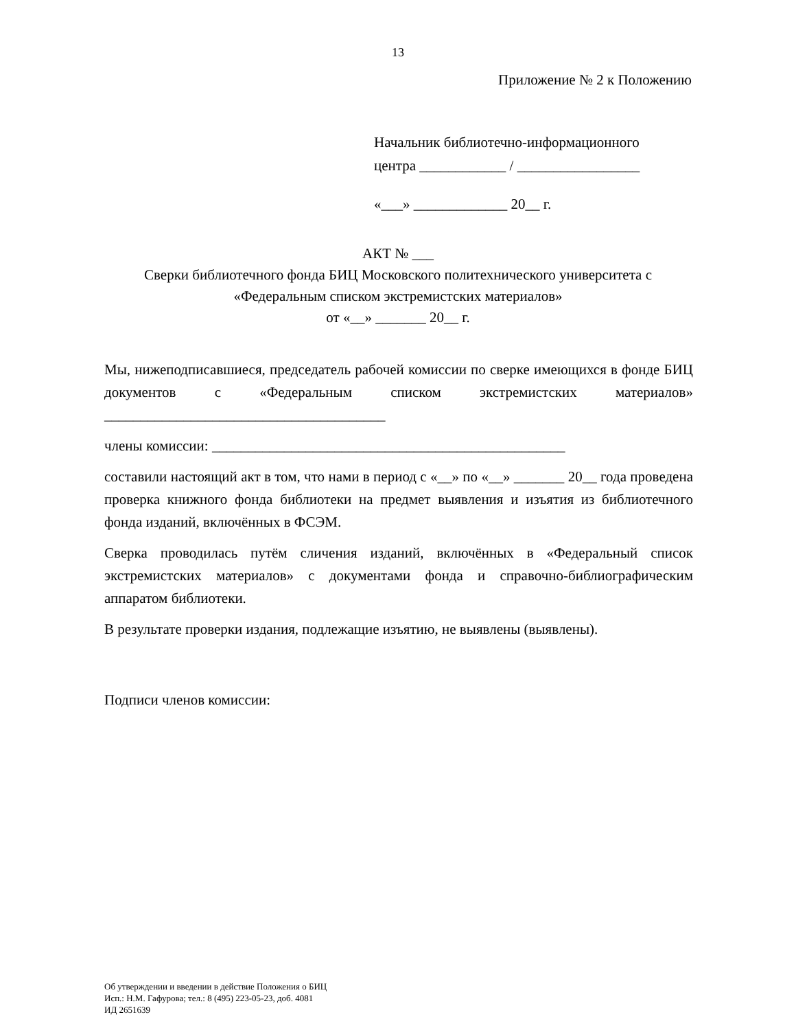13
Приложение № 2 к Положению
Начальник библиотечно-информационного
центра ____________ / _________________
«___» _____________ 20__ г.
АКТ № ___
Сверки библиотечного фонда БИЦ Московского политехнического университета с «Федеральным списком экстремистских материалов»
от «__» _______ 20__ г.
Мы, нижеподписавшиеся, председатель рабочей комиссии по сверке имеющихся в фонде БИЦ документов с «Федеральным списком экстремистских материалов» _______________________________________
члены комиссии: _________________________________________________
составили настоящий акт в том, что нами в период с «__» по «__» _______ 20__ года проведена проверка книжного фонда библиотеки на предмет выявления и изъятия из библиотечного фонда изданий, включённых в ФСЭМ.
Сверка проводилась путём сличения изданий, включённых в «Федеральный список экстремистских материалов» с документами фонда и справочно-библиографическим аппаратом библиотеки.
В результате проверки издания, подлежащие изъятию, не выявлены (выявлены).
Подписи членов комиссии:
Об утверждении и введении в действие Положения о БИЦ
Исп.: Н.М. Гафурова; тел.: 8 (495) 223-05-23, доб. 4081
ИД 2651639